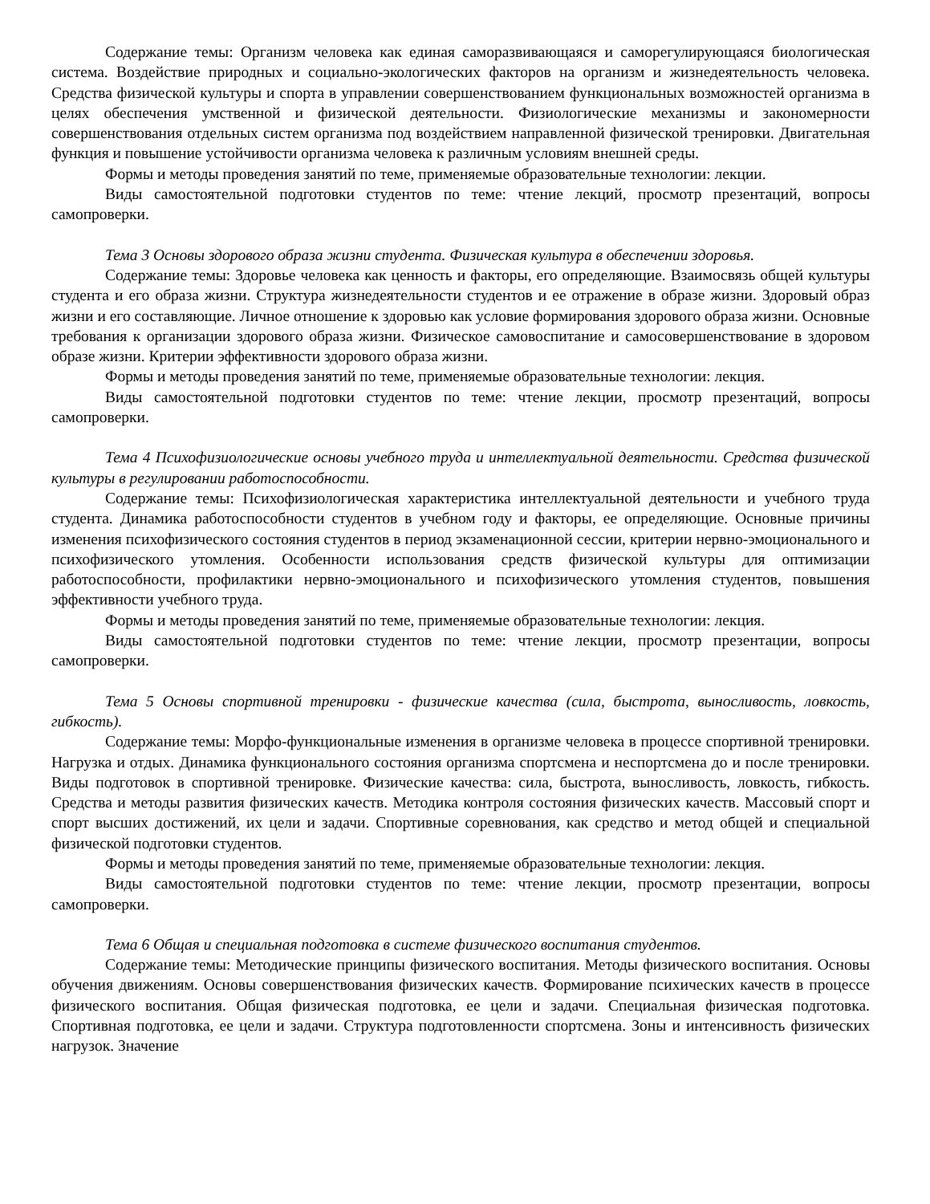Содержание темы: Организм человека как единая саморазвивающаяся и саморегулирующаяся биологическая система. Воздействие природных и социально-экологических факторов на организм и жизнедеятельность человека. Средства физической культуры и спорта в управлении совершенствованием функциональных возможностей организма в целях обеспечения умственной и физической деятельности. Физиологические механизмы и закономерности совершенствования отдельных систем организма под воздействием направленной физической тренировки. Двигательная функция и повышение устойчивости организма человека к различным условиям внешней среды.
Формы и методы проведения занятий по теме, применяемые образовательные технологии: лекции.
Виды самостоятельной подготовки студентов по теме: чтение лекций, просмотр презентаций, вопросы самопроверки.
Тема 3 Основы здорового образа жизни студента. Физическая культура в обеспечении здоровья.
Содержание темы: Здоровье человека как ценность и факторы, его определяющие. Взаимосвязь общей культуры студента и его образа жизни. Структура жизнедеятельности студентов и ее отражение в образе жизни. Здоровый образ жизни и его составляющие. Личное отношение к здоровью как условие формирования здорового образа жизни. Основные требования к организации здорового образа жизни. Физическое самовоспитание и самосовершенствование в здоровом образе жизни. Критерии эффективности здорового образа жизни.
Формы и методы проведения занятий по теме, применяемые образовательные технологии: лекция.
Виды самостоятельной подготовки студентов по теме: чтение лекции, просмотр презентаций, вопросы самопроверки.
Тема 4 Психофизиологические основы учебного труда и интеллектуальной деятельности. Средства физической культуры в регулировании работоспособности.
Содержание темы: Психофизиологическая характеристика интеллектуальной деятельности и учебного труда студента. Динамика работоспособности студентов в учебном году и факторы, ее определяющие. Основные причины изменения психофизического состояния студентов в период экзаменационной сессии, критерии нервно-эмоционального и психофизического утомления. Особенности использования средств физической культуры для оптимизации работоспособности, профилактики нервно-эмоционального и психофизического утомления студентов, повышения эффективности учебного труда.
Формы и методы проведения занятий по теме, применяемые образовательные технологии: лекция.
Виды самостоятельной подготовки студентов по теме: чтение лекции, просмотр презентации, вопросы самопроверки.
Тема 5 Основы спортивной тренировки - физические качества (сила, быстрота, выносливость, ловкость, гибкость).
Содержание темы: Морфо-функциональные изменения в организме человека в процессе спортивной тренировки. Нагрузка и отдых. Динамика функционального состояния организма спортсмена и неспортсмена до и после тренировки. Виды подготовок в спортивной тренировке. Физические качества: сила, быстрота, выносливость, ловкость, гибкость. Средства и методы развития физических качеств. Методика контроля состояния физических качеств. Массовый спорт и спорт высших достижений, их цели и задачи. Спортивные соревнования, как средство и метод общей и специальной физической подготовки студентов.
Формы и методы проведения занятий по теме, применяемые образовательные технологии: лекция.
Виды самостоятельной подготовки студентов по теме: чтение лекции, просмотр презентации, вопросы самопроверки.
Тема 6 Общая и специальная подготовка в системе физического воспитания студентов.
Содержание темы: Методические принципы физического воспитания. Методы физического воспитания. Основы обучения движениям. Основы совершенствования физических качеств. Формирование психических качеств в процессе физического воспитания. Общая физическая подготовка, ее цели и задачи. Специальная физическая подготовка. Спортивная подготовка, ее цели и задачи. Структура подготовленности спортсмена. Зоны и интенсивность физических нагрузок. Значение